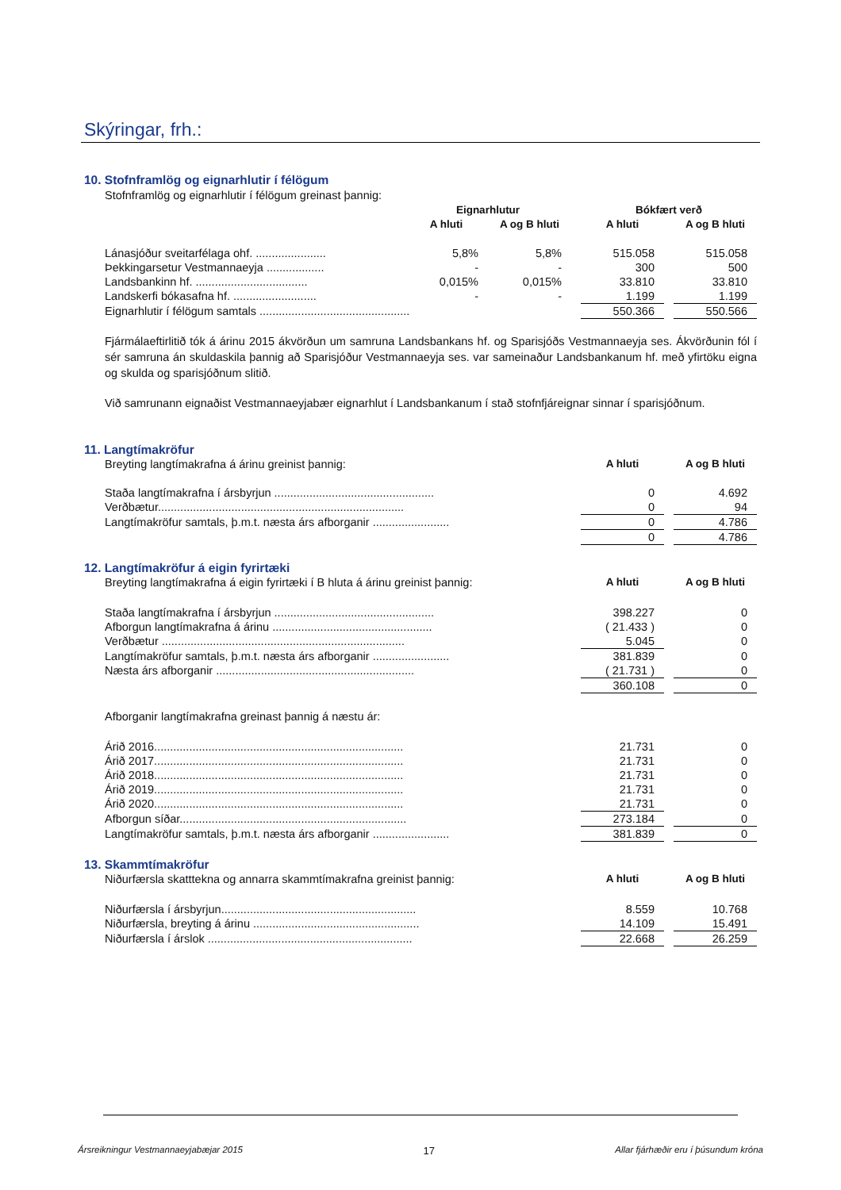Skýringar, frh.:
10. Stofnframlög og eignarhlutir í félögum
Stofnframlög og eignarhlutir í félögum greinast þannig:
| | Eignarhlutur | | | Bókfært verð | | |
| --- | --- | --- | --- | --- | --- | --- |
| | A hluti | A og B hluti | | A hluti | | A og B hluti |
| Lánasjóður sveitarfélaga ohf. ...................... | 5,8% | 5,8% | | 515.058 | | 515.058 |
| Þekkingarsetur Vestmannaeyja .................. | - | - | | 300 | | 500 |
| Landsbankinn hf. ................................... | 0,015% | 0,015% | | 33.810 | | 33.810 |
| Landskerfi bókasafna hf. .......................... | - | - | | 1.199 | | 1.199 |
| Eignarhlutir í félögum samtals ............................................... | | | | 550.366 | | 550.566 |
Fjármálaeftirlitið tók á árinu 2015 ákvörðun um samruna Landsbankans hf. og Sparisjóðs Vestmannaeyja ses. Ákvörðunin fól í sér samruna án skuldaskila þannig að Sparisjóður Vestmannaeyja ses. var sameinaður Landsbankanum hf. með yfirtöku eigna og skulda og sparisjóðnum slitið.
Við samrunann eignaðist Vestmannaeyjabær eignarhlut í Landsbankanum í stað stofnfjáreignar sinnar í sparisjóðnum.
11. Langtímakröfur
| Breyting langtímakrafna á árinu greinist þannig: | A hluti | | A og B hluti |
| Staða langtímakrafna í ársbyrjun .................................................. | 0 | | 4.692 |
| Verðbætur............................................................................. | 0 | | 94 |
| Langtímakröfur samtals, þ.m.t. næsta árs afborganir ........................ | 0 | | 4.786 |
| | 0 | | 4.786 |
12. Langtímakröfur á eigin fyrirtæki
| Breyting langtímakrafna á eigin fyrirtæki í B hluta á árinu greinist þannig: | A hluti | | A og B hluti |
| Staða langtímakrafna í ársbyrjun .................................................. | 398.227 | | 0 |
| Afborgun langtímakrafna á árinu .................................................. | ( 21.433 ) | | 0 |
| Verðbætur ............................................................................ | 5.045 | | 0 |
| Langtímakröfur samtals, þ.m.t. næsta árs afborganir ........................ | 381.839 | | 0 |
| Næsta árs afborganir .............................................................. | ( 21.731 ) | | 0 |
| | 360.108 | | 0 |
| Afborganir langtímakrafna greinast þannig á næstu ár: | | | |
| Árið 2016.............................................................................. | 21.731 | | 0 |
| Árið 2017.............................................................................. | 21.731 | | 0 |
| Árið 2018.............................................................................. | 21.731 | | 0 |
| Árið 2019.............................................................................. | 21.731 | | 0 |
| Árið 2020.............................................................................. | 21.731 | | 0 |
| Afborgun síðar....................................................................... | 273.184 | | 0 |
| Langtímakröfur samtals, þ.m.t. næsta árs afborganir ........................ | 381.839 | | 0 |
13. Skammtímakröfur
| Niðurfærsla skattteknа og annarra skammtímakrafna greinist þannig: | A hluti | | A og B hluti |
| Niðurfærsla í ársbyrjun............................................................. | 8.559 | | 10.768 |
| Niðurfærsla, breyting á árinu .................................................... | 14.109 | | 15.491 |
| Niðurfærsla í árslok ................................................................ | 22.668 | | 26.259 |
Ársreikningur Vestmannaeyjabæjar 2015 17 Allar fjárhæðir eru í þúsundum króna